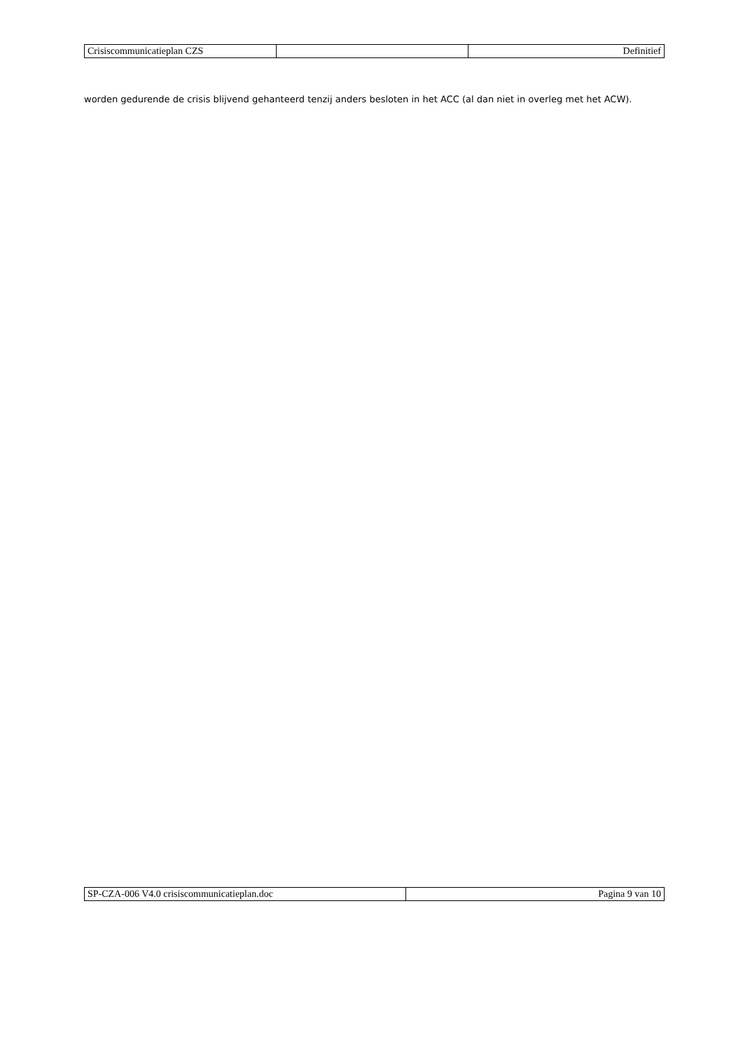| Crisiscommunicatieplan CZS | | Definitief |
worden gedurende de crisis blijvend gehanteerd tenzij anders besloten in het ACC (al dan niet in overleg met het ACW).
| SP-CZA-006 V4.0 crisiscommunicatieplan.doc | Pagina 9 van 10 |